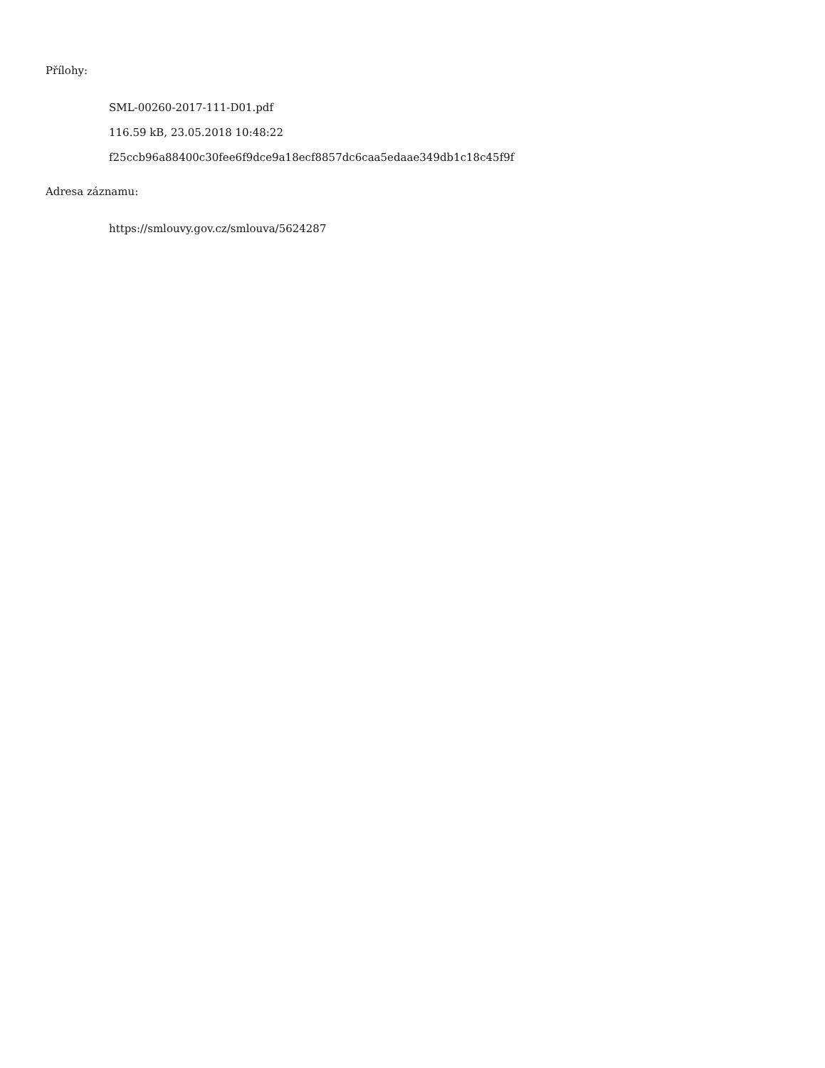Přílohy:
SML-00260-2017-111-D01.pdf
116.59 kB, 23.05.2018 10:48:22
f25ccb96a88400c30fee6f9dce9a18ecf8857dc6caa5edaae349db1c18c45f9f
Adresa záznamu:
https://smlouvy.gov.cz/smlouva/5624287